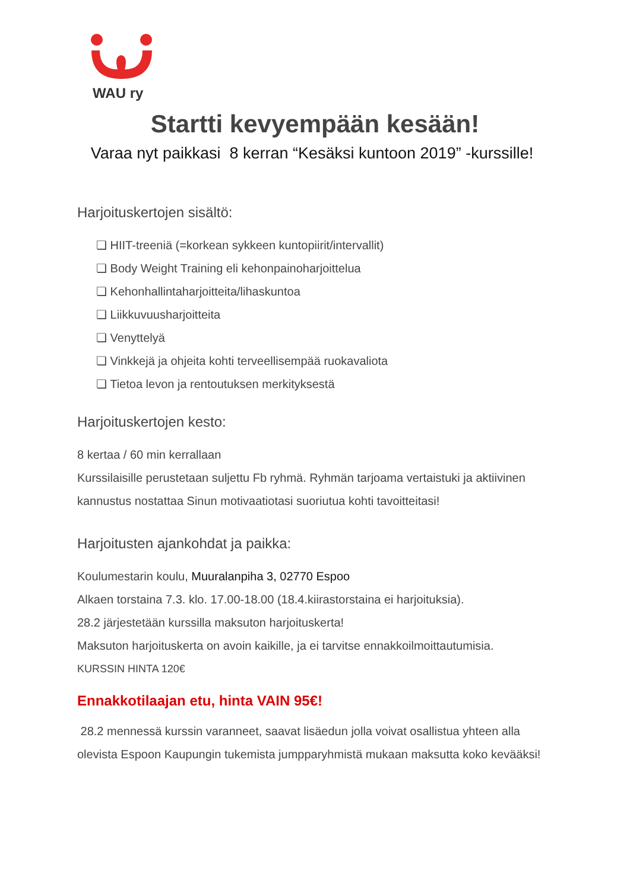WAU ry
Startti kevyempään kesään!
Varaa nyt paikkasi 8 kerran “Kesäksi kuntoon 2019” -kurssille!
Harjoituskertojen sisältö:
❏ HIIT-treeniä (=korkean sykkeen kuntopiirit/intervallit)
❏ Body Weight Training eli kehonpainoharjoittelua
❏ Kehonhallintaharjoitteita/lihaskuntoa
❏ Liikkuvuusharjoitteita
❏ Venyttelyä
❏ Vinkkejä ja ohjeita kohti terveellisempää ruokavaliota
❏ Tietoa levon ja rentoutuksen merkityksestä
Harjoituskertojen kesto:
8 kertaa / 60 min kerrallaan
Kurssilaisille perustetaan suljettu Fb ryhmä. Ryhmän tarjoama vertaistuki ja aktiivinen kannustus nostattaa Sinun motivaatiotasi suoriutua kohti tavoitteitasi!
Harjoitusten ajankohdat ja paikka:
Koulumestarin koulu, Muuralanpiha 3, 02770 Espoo
Alkaen torstaina 7.3. klo. 17.00-18.00 (18.4.kiirastorstaina ei harjoituksia).
28.2 järjestetään kurssilla maksuton harjoituskerta!
Maksuton harjoituskerta on avoin kaikille, ja ei tarvitse ennakkoilmoittautumisia.
KURSSIN HINTA 120€
Ennakkotilaajan etu, hinta VAIN 95€!
28.2 mennessä kurssin varanneet, saavat lisäedun jolla voivat osallistua yhteen alla olevista Espoon Kaupungin tukemista jumpparyhmistä mukaan maksutta koko kevääksi!